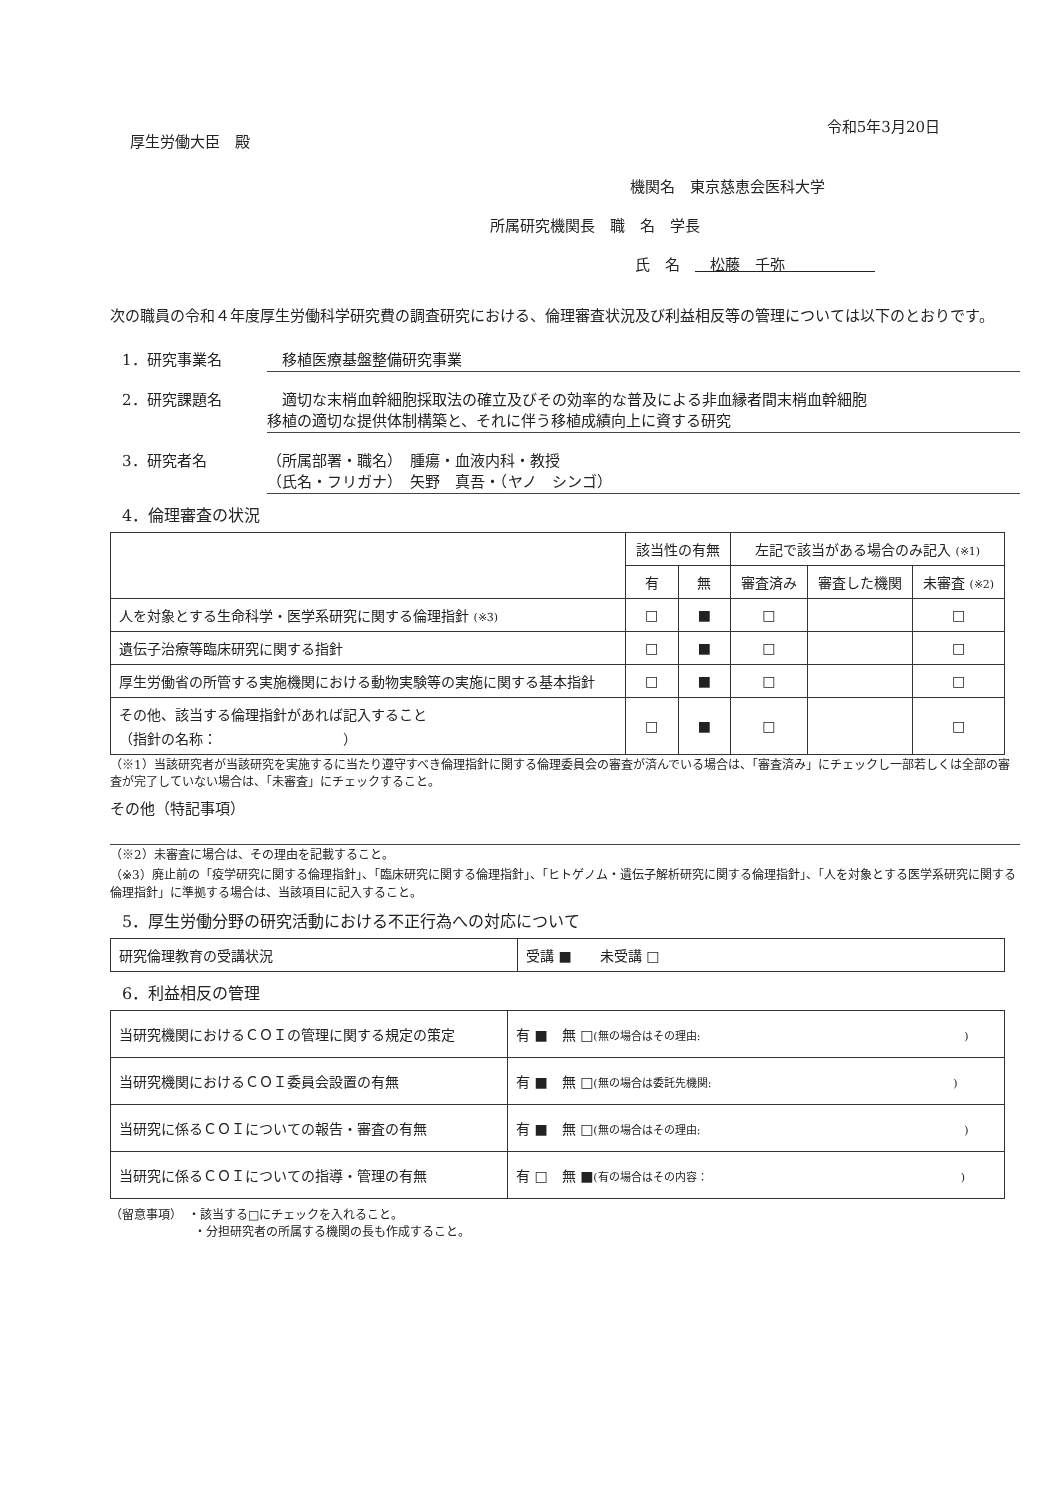令和5年3月20日
厚生労働大臣　殿
機関名　東京慈恵会医科大学
所属研究機関長　職　名　学長
氏　名　　松藤　千弥　　　　　　
次の職員の令和４年度厚生労働科学研究費の調査研究における、倫理審査状況及び利益相反等の管理については以下のとおりです。
1．研究事業名　移植医療基盤整備研究事業
2．研究課題名　適切な末梢血幹細胞採取法の確立及びその効率的な普及による非血縁者間末梢血幹細胞
移植の適切な提供体制構築と、それに伴う移植成績向上に資する研究
3．研究者名 （所属部署・職名）　腫瘍・血液内科・教授
（氏名・フリガナ）　矢野　真吾・（ヤノ　シンゴ）
4．倫理審査の状況
| | 該当性の有無 | | 左記で該当がある場合のみ記入 (※1) | | |
| --- | --- | --- | --- | --- | --- |
| | 有 | 無 | 審査済み | 審査した機関 | 未審査 (※2) |
| 人を対象とする生命科学・医学系研究に関する倫理指針 (※3) | □ | ■ | □ | | □ |
| 遺伝子治療等臨床研究に関する指針 | □ | ■ | □ | | □ |
| 厚生労働省の所管する実施機関における動物実験等の実施に関する基本指針 | □ | ■ | □ | | □ |
| その他、該当する倫理指針があれば記入すること （指針の名称： ） | □ | ■ | □ | | □ |
（※1）当該研究者が当該研究を実施するに当たり遵守すべき倫理指針に関する倫理委員会の審査が済んでいる場合は、「審査済み」にチェックし一部若しくは全部の審査が完了していない場合は、「未審査」にチェックすること。
その他（特記事項）
（※2）未審査に場合は、その理由を記載すること。
（※3）廃止前の「疫学研究に関する倫理指針」、「臨床研究に関する倫理指針」、「ヒトゲノム・遺伝子解析研究に関する倫理指針」、「人を対象とする医学系研究に関する倫理指針」に準拠する場合は、当該項目に記入すること。
5．厚生労働分野の研究活動における不正行為への対応について
| 研究倫理教育の受講状況 | 受講 ■ 未受講 □ |
6．利益相反の管理
| 当研究機関におけるＣＯＩの管理に関する規定の策定 | 有 ■ 無 □ (無の場合はその理由: ) |
| 当研究機関におけるＣＯＩ委員会設置の有無 | 有 ■ 無 □ (無の場合は委託先機関: ) |
| 当研究に係るＣＯＩについての報告・審査の有無 | 有 ■ 無 □ (無の場合はその理由: ) |
| 当研究に係るＣＯＩについての指導・管理の有無 | 有 □ 無 ■ (有の場合はその内容： ) |
（留意事項）　・該当する□にチェックを入れること。
　　　　　　　・分担研究者の所属する機関の長も作成すること。